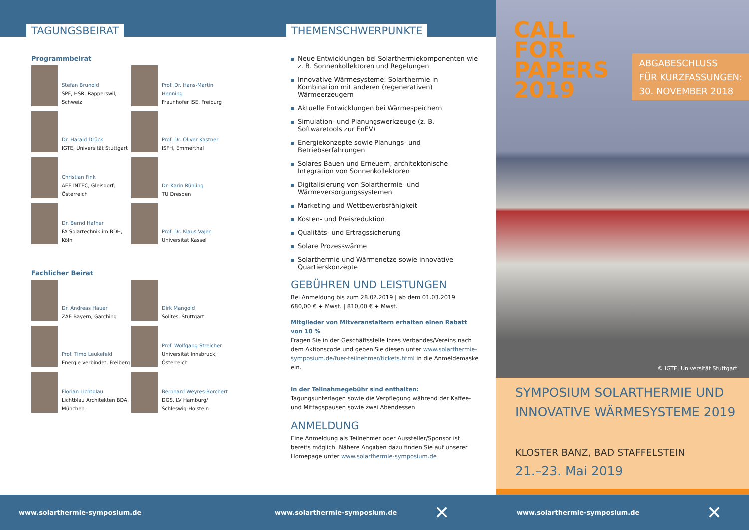TAGUNGSBEIRAT
Programmbeirat
Stefan Brunold
SPF, HSR, Rapperswil,
Schweiz
Prof. Dr. Hans-Martin
Henning
Fraunhofer ISE, Freiburg
Dr. Harald Drück
IGTE, Universität Stuttgart
Prof. Dr. Oliver Kastner
ISFH, Emmerthal
Christian Fink
AEE INTEC, Gleisdorf,
Österreich
Dr. Karin Rühling
TU Dresden
Dr. Bernd Hafner
FA Solartechnik im BDH,
Köln
Prof. Dr. Klaus Vajen
Universität Kassel
Fachlicher Beirat
Dr. Andreas Hauer
ZAE Bayern, Garching
Dirk Mangold
Solites, Stuttgart
Prof. Timo Leukefeld
Energie verbindet, Freiberg
Prof. Wolfgang Streicher
Universität Innsbruck,
Österreich
Florian Lichtblau
Lichtblau Architekten BDA,
München
Bernhard Weyres-Borchert
DGS, LV Hamburg/
Schleswig-Holstein
THEMENSCHWERPUNKTE
Neue Entwicklungen bei Solarthermiekomponenten wie z. B. Sonnenkollektoren und Regelungen
Innovative Wärmesysteme: Solarthermie in Kombination mit anderen (regenerativen) Wärmeerzeugern
Aktuelle Entwicklungen bei Wärmespeichern
Simulation- und Planungswerkzeuge (z. B. Softwaretools zur EnEV)
Energiekonzepte sowie Planungs- und Betriebserfahrungen
Solares Bauen und Erneuern, architektonische Integration von Sonnenkollektoren
Digitalisierung von Solarthermie- und Wärmeversorgungssystemen
Marketing und Wettbewerbsfähigkeit
Kosten- und Preisreduktion
Qualitäts- und Ertragssicherung
Solare Prozesswärme
Solarthermie und Wärmenetze sowie innovative Quartierskonzepte
GEBÜHREN UND LEISTUNGEN
Bei Anmeldung bis zum 28.02.2019 | ab dem 01.03.2019
680,00 € + Mwst. | 810,00 € + Mwst.
Mitglieder von Mitveranstaltern erhalten einen Rabatt von 10 %
Fragen Sie in der Geschäftsstelle Ihres Verbandes/Vereins nach dem Aktionscode und geben Sie diesen unter www.solarthermie-symposium.de/fuer-teilnehmer/tickets.html in die Anmeldemaske ein.
In der Teilnahmegebühr sind enthalten:
Tagungsunterlagen sowie die Verpflegung während der Kaffee- und Mittagspausen sowie zwei Abendessen
ANMELDUNG
Eine Anmeldung als Teilnehmer oder Aussteller/Sponsor ist bereits möglich. Nähere Angaben dazu finden Sie auf unserer Homepage unter www.solarthermie-symposium.de
CALL
FOR
PAPERS
2019
ABGABESCHLUSS
FÜR KURZFASSUNGEN:
30. NOVEMBER 2018
© IGTE, Universität Stuttgart
SYMPOSIUM SOLARTHERMIE UND INNOVATIVE WÄRMESYSTEME 2019
KLOSTER BANZ, BAD STAFFELSTEIN
21.–23. Mai 2019
www.solarthermie-symposium.de www.solarthermie-symposium.de ✕ www.solarthermie-symposium.de ✕